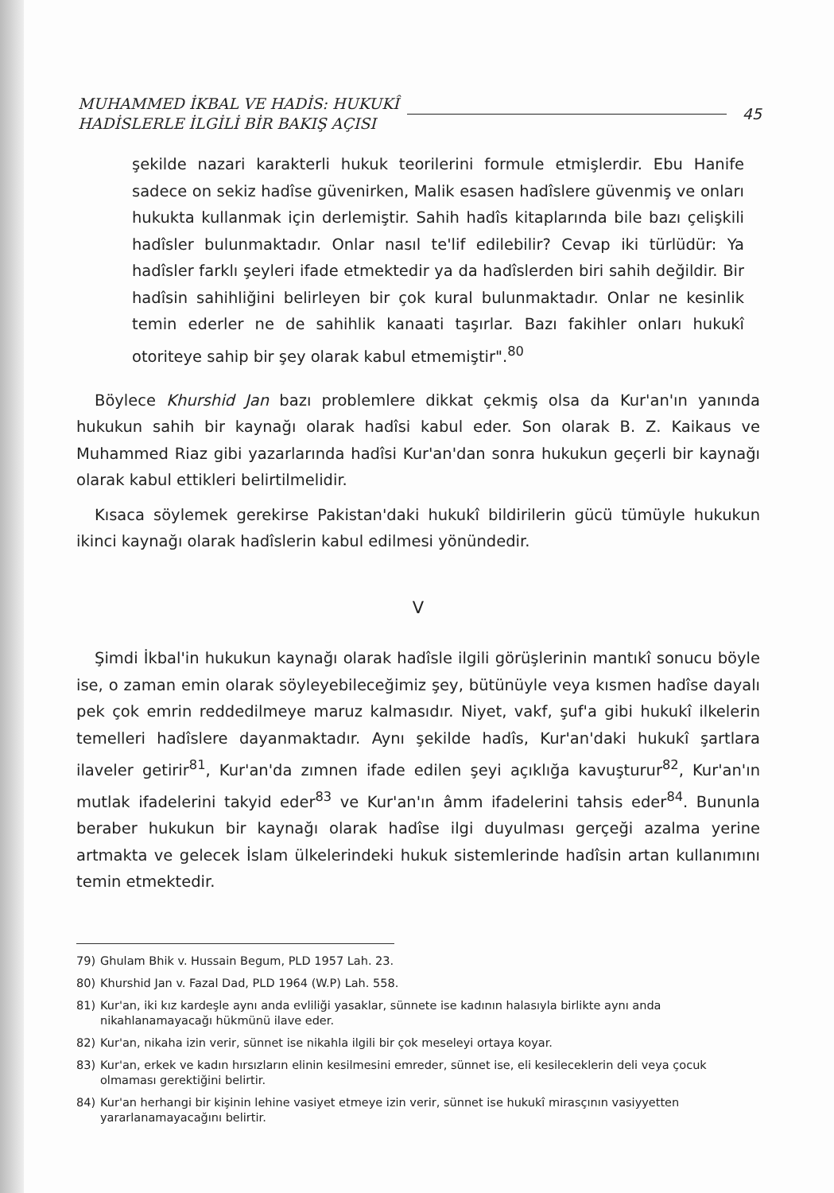MUHAMMED İKBAL VE HADİS: HUKUKÎ
HADİSLERLE İLGİLİ BİR BAKIŞ AÇISI
45
şekilde nazari karakterli hukuk teorilerini formule etmişlerdir. Ebu Hanife sadece on sekiz hadîse güvenirken, Malik esasen hadîslere güvenmiş ve onları hukukta kullanmak için derlemiştir. Sahih hadîs kitaplarında bile bazı çelişkili hadîsler bulunmaktadır. Onlar nasıl te'lif edilebilir? Cevap iki türlüdür: Ya hadîsler farklı şeyleri ifade etmektedir ya da hadîslerden biri sahih değildir. Bir hadîsin sahihliğini belirleyen bir çok kural bulunmaktadır. Onlar ne kesinlik temin ederler ne de sahihlik kanaati taşırlar. Bazı fakihler onları hukukî otoriteye sahip bir şey olarak kabul etmemiştir".<sup>80</sup>
Böylece Khurshid Jan bazı problemlere dikkat çekmiş olsa da Kur'an'ın yanında hukukun sahih bir kaynağı olarak hadîsi kabul eder. Son olarak B. Z. Kaikaus ve Muhammed Riaz gibi yazarlarında hadîsi Kur'an'dan sonra hukukun geçerli bir kaynağı olarak kabul ettikleri belirtilmelidir.
Kısaca söylemek gerekirse Pakistan'daki hukukî bildirilerin gücü tümüyle hukukun ikinci kaynağı olarak hadîslerin kabul edilmesi yönündedir.
V
Şimdi İkbal'in hukukun kaynağı olarak hadîsle ilgili görüşlerinin mantıkî sonucu böyle ise, o zaman emin olarak söyleyebileceğimiz şey, bütünüyle veya kısmen hadîse dayalı pek çok emrin reddedilmeye maruz kalmasıdır. Niyet, vakf, şuf'a gibi hukukî ilkelerin temelleri hadîslere dayanmaktadır. Aynı şekilde hadîs, Kur'an'daki hukukî şartlara ilaveler getirir<sup>81</sup>, Kur'an'da zımnen ifade edilen şeyi açıklığa kavuşturur<sup>82</sup>, Kur'an'ın mutlak ifadelerini takyid eder<sup>83</sup> ve Kur'an'ın âmm ifadelerini tahsis eder<sup>84</sup>. Bununla beraber hukukun bir kaynağı olarak hadîse ilgi duyulması gerçeği azalma yerine artmakta ve gelecek İslam ülkelerindeki hukuk sistemlerinde hadîsin artan kullanımını temin etmektedir.
79) Ghulam Bhik v. Hussain Begum, PLD 1957 Lah. 23.
80) Khurshid Jan v. Fazal Dad, PLD 1964 (W.P) Lah. 558.
81) Kur'an, iki kız kardeşle aynı anda evliliği yasaklar, sünnete ise kadının halasıyla birlikte aynı anda nikahlanamayacağı hükmünü ilave eder.
82) Kur'an, nikaha izin verir, sünnet ise nikahla ilgili bir çok meseleyi ortaya koyar.
83) Kur'an, erkek ve kadın hırsızların elinin kesilmesini emreder, sünnet ise, eli kesileceklerin deli veya çocuk olmaması gerektiğini belirtir.
84) Kur'an herhangi bir kişinin lehine vasiyet etmeye izin verir, sünnet ise hukukî mirasçının vasiyyetten yararlanamayacağını belirtir.